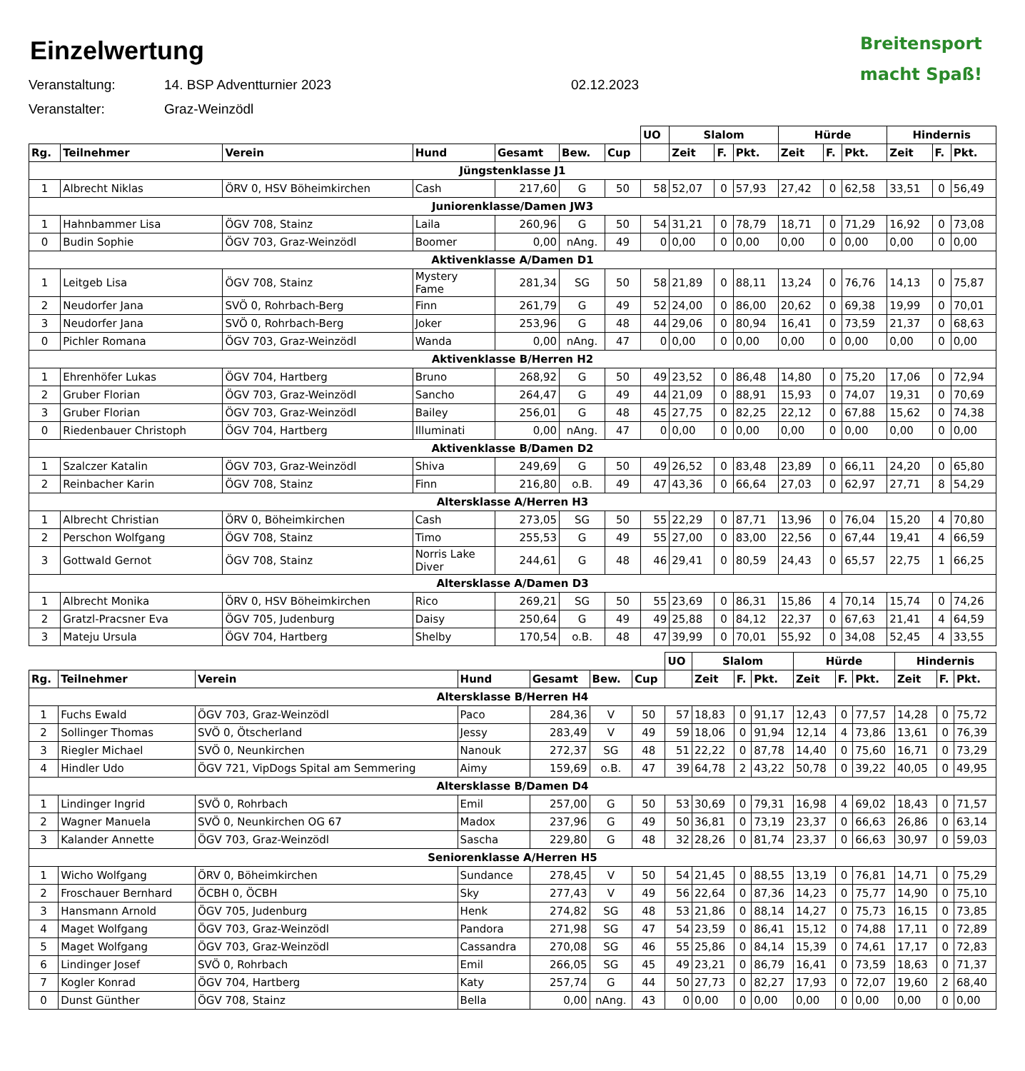Breitensport
macht Spaß!
Einzelwertung
Veranstaltung: 14. BSP Adventturnier 2023 02.12.2023
Veranstalter: Graz-Weinzödl
| | | | | | | | UO | Slalom | | | Hürde | | | Hindernis | | |
| Rg. | Teilnehmer | Verein | Hund | Gesamt | Bew. | Cup | | Zeit | F. | Pkt. | Zeit | F. | Pkt. | Zeit | F. | Pkt. |
| Jüngstenklasse J1 | | | | | | | | | | | | | | | | |
| 1 | Albrecht Niklas | ÖRV 0, HSV Böheimkirchen | Cash | 217,60 | G | 50 | 58 | 52,07 | 0 | 57,93 | 27,42 | 0 | 62,58 | 33,51 | 0 | 56,49 |
| Juniorenklasse/Damen JW3 | | | | | | | | | | | | | | | | |
| 1 | Hahnbammer Lisa | ÖGV 708, Stainz | Laila | 260,96 | G | 50 | 54 | 31,21 | 0 | 78,79 | 18,71 | 0 | 71,29 | 16,92 | 0 | 73,08 |
| 0 | Budin Sophie | ÖGV 703, Graz-Weinzödl | Boomer | 0,00 | nAng. | 49 | 0 | 0,00 | 0 | 0,00 | 0,00 | 0 | 0,00 | 0,00 | 0 | 0,00 |
| Aktivenklasse A/Damen D1 | | | | | | | | | | | | | | | | |
| 1 | Leitgeb Lisa | ÖGV 708, Stainz | Mystery Fame | 281,34 | SG | 50 | 58 | 21,89 | 0 | 88,11 | 13,24 | 0 | 76,76 | 14,13 | 0 | 75,87 |
| 2 | Neudorfer Jana | SVÖ 0, Rohrbach-Berg | Finn | 261,79 | G | 49 | 52 | 24,00 | 0 | 86,00 | 20,62 | 0 | 69,38 | 19,99 | 0 | 70,01 |
| 3 | Neudorfer Jana | SVÖ 0, Rohrbach-Berg | Joker | 253,96 | G | 48 | 44 | 29,06 | 0 | 80,94 | 16,41 | 0 | 73,59 | 21,37 | 0 | 68,63 |
| 0 | Pichler Romana | ÖGV 703, Graz-Weinzödl | Wanda | 0,00 | nAng. | 47 | 0 | 0,00 | 0 | 0,00 | 0,00 | 0 | 0,00 | 0,00 | 0 | 0,00 |
| Aktivenklasse B/Herren H2 | | | | | | | | | | | | | | | | |
| 1 | Ehrenhöfer Lukas | ÖGV 704, Hartberg | Bruno | 268,92 | G | 50 | 49 | 23,52 | 0 | 86,48 | 14,80 | 0 | 75,20 | 17,06 | 0 | 72,94 |
| 2 | Gruber Florian | ÖGV 703, Graz-Weinzödl | Sancho | 264,47 | G | 49 | 44 | 21,09 | 0 | 88,91 | 15,93 | 0 | 74,07 | 19,31 | 0 | 70,69 |
| 3 | Gruber Florian | ÖGV 703, Graz-Weinzödl | Bailey | 256,01 | G | 48 | 45 | 27,75 | 0 | 82,25 | 22,12 | 0 | 67,88 | 15,62 | 0 | 74,38 |
| 0 | Riedenbauer Christoph | ÖGV 704, Hartberg | Illuminati | 0,00 | nAng. | 47 | 0 | 0,00 | 0 | 0,00 | 0,00 | 0 | 0,00 | 0,00 | 0 | 0,00 |
| Aktivenklasse B/Damen D2 | | | | | | | | | | | | | | | | |
| 1 | Szalczer Katalin | ÖGV 703, Graz-Weinzödl | Shiva | 249,69 | G | 50 | 49 | 26,52 | 0 | 83,48 | 23,89 | 0 | 66,11 | 24,20 | 0 | 65,80 |
| 2 | Reinbacher Karin | ÖGV 708, Stainz | Finn | 216,80 | o.B. | 49 | 47 | 43,36 | 0 | 66,64 | 27,03 | 0 | 62,97 | 27,71 | 8 | 54,29 |
| Altersklasse A/Herren H3 | | | | | | | | | | | | | | | | |
| 1 | Albrecht Christian | ÖRV 0, Böheimkirchen | Cash | 273,05 | SG | 50 | 55 | 22,29 | 0 | 87,71 | 13,96 | 0 | 76,04 | 15,20 | 4 | 70,80 |
| 2 | Perschon Wolfgang | ÖGV 708, Stainz | Timo | 255,53 | G | 49 | 55 | 27,00 | 0 | 83,00 | 22,56 | 0 | 67,44 | 19,41 | 4 | 66,59 |
| 3 | Gottwald Gernot | ÖGV 708, Stainz | Norris Lake Diver | 244,61 | G | 48 | 46 | 29,41 | 0 | 80,59 | 24,43 | 0 | 65,57 | 22,75 | 1 | 66,25 |
| Altersklasse A/Damen D3 | | | | | | | | | | | | | | | | |
| 1 | Albrecht Monika | ÖRV 0, HSV Böheimkirchen | Rico | 269,21 | SG | 50 | 55 | 23,69 | 0 | 86,31 | 15,86 | 4 | 70,14 | 15,74 | 0 | 74,26 |
| 2 | Gratzl-Pracsner Eva | ÖGV 705, Judenburg | Daisy | 250,64 | G | 49 | 49 | 25,88 | 0 | 84,12 | 22,37 | 0 | 67,63 | 21,41 | 4 | 64,59 |
| 3 | Mateju Ursula | ÖGV 704, Hartberg | Shelby | 170,54 | o.B. | 48 | 47 | 39,99 | 0 | 70,01 | 55,92 | 0 | 34,08 | 52,45 | 4 | 33,55 |
| | | | | | | | UO | Slalom | | | Hürde | | | Hindernis | | |
| Rg. | Teilnehmer | Verein | Hund | Gesamt | Bew. | Cup | | Zeit | F. | Pkt. | Zeit | F. | Pkt. | Zeit | F. | Pkt. |
| Altersklasse B/Herren H4 | | | | | | | | | | | | | | | | |
| 1 | Fuchs Ewald | ÖGV 703, Graz-Weinzödl | Paco | 284,36 | V | 50 | 57 | 18,83 | 0 | 91,17 | 12,43 | 0 | 77,57 | 14,28 | 0 | 75,72 |
| 2 | Sollinger Thomas | SVÖ 0, Ötscherland | Jessy | 283,49 | V | 49 | 59 | 18,06 | 0 | 91,94 | 12,14 | 4 | 73,86 | 13,61 | 0 | 76,39 |
| 3 | Riegler Michael | SVÖ 0, Neunkirchen | Nanouk | 272,37 | SG | 48 | 51 | 22,22 | 0 | 87,78 | 14,40 | 0 | 75,60 | 16,71 | 0 | 73,29 |
| 4 | Hindler Udo | ÖGV 721, VipDogs Spital am Semmering | Aimy | 159,69 | o.B. | 47 | 39 | 64,78 | 2 | 43,22 | 50,78 | 0 | 39,22 | 40,05 | 0 | 49,95 |
| Altersklasse B/Damen D4 | | | | | | | | | | | | | | | | |
| 1 | Lindinger Ingrid | SVÖ 0, Rohrbach | Emil | 257,00 | G | 50 | 53 | 30,69 | 0 | 79,31 | 16,98 | 4 | 69,02 | 18,43 | 0 | 71,57 |
| 2 | Wagner Manuela | SVÖ 0, Neunkirchen OG 67 | Madox | 237,96 | G | 49 | 50 | 36,81 | 0 | 73,19 | 23,37 | 0 | 66,63 | 26,86 | 0 | 63,14 |
| 3 | Kalander Annette | ÖGV 703, Graz-Weinzödl | Sascha | 229,80 | G | 48 | 32 | 28,26 | 0 | 81,74 | 23,37 | 0 | 66,63 | 30,97 | 0 | 59,03 |
| Seniorenklasse A/Herren H5 | | | | | | | | | | | | | | | | |
| 1 | Wicho Wolfgang | ÖRV 0, Böheimkirchen | Sundance | 278,45 | V | 50 | 54 | 21,45 | 0 | 88,55 | 13,19 | 0 | 76,81 | 14,71 | 0 | 75,29 |
| 2 | Froschauer Bernhard | ÖCBH 0, ÖCBH | Sky | 277,43 | V | 49 | 56 | 22,64 | 0 | 87,36 | 14,23 | 0 | 75,77 | 14,90 | 0 | 75,10 |
| 3 | Hansmann Arnold | ÖGV 705, Judenburg | Henk | 274,82 | SG | 48 | 53 | 21,86 | 0 | 88,14 | 14,27 | 0 | 75,73 | 16,15 | 0 | 73,85 |
| 4 | Maget Wolfgang | ÖGV 703, Graz-Weinzödl | Pandora | 271,98 | SG | 47 | 54 | 23,59 | 0 | 86,41 | 15,12 | 0 | 74,88 | 17,11 | 0 | 72,89 |
| 5 | Maget Wolfgang | ÖGV 703, Graz-Weinzödl | Cassandra | 270,08 | SG | 46 | 55 | 25,86 | 0 | 84,14 | 15,39 | 0 | 74,61 | 17,17 | 0 | 72,83 |
| 6 | Lindinger Josef | SVÖ 0, Rohrbach | Emil | 266,05 | SG | 45 | 49 | 23,21 | 0 | 86,79 | 16,41 | 0 | 73,59 | 18,63 | 0 | 71,37 |
| 7 | Kogler Konrad | ÖGV 704, Hartberg | Katy | 257,74 | G | 44 | 50 | 27,73 | 0 | 82,27 | 17,93 | 0 | 72,07 | 19,60 | 2 | 68,40 |
| 0 | Dunst Günther | ÖGV 708, Stainz | Bella | 0,00 | nAng. | 43 | 0 | 0,00 | 0 | 0,00 | 0,00 | 0 | 0,00 | 0,00 | 0 | 0,00 |